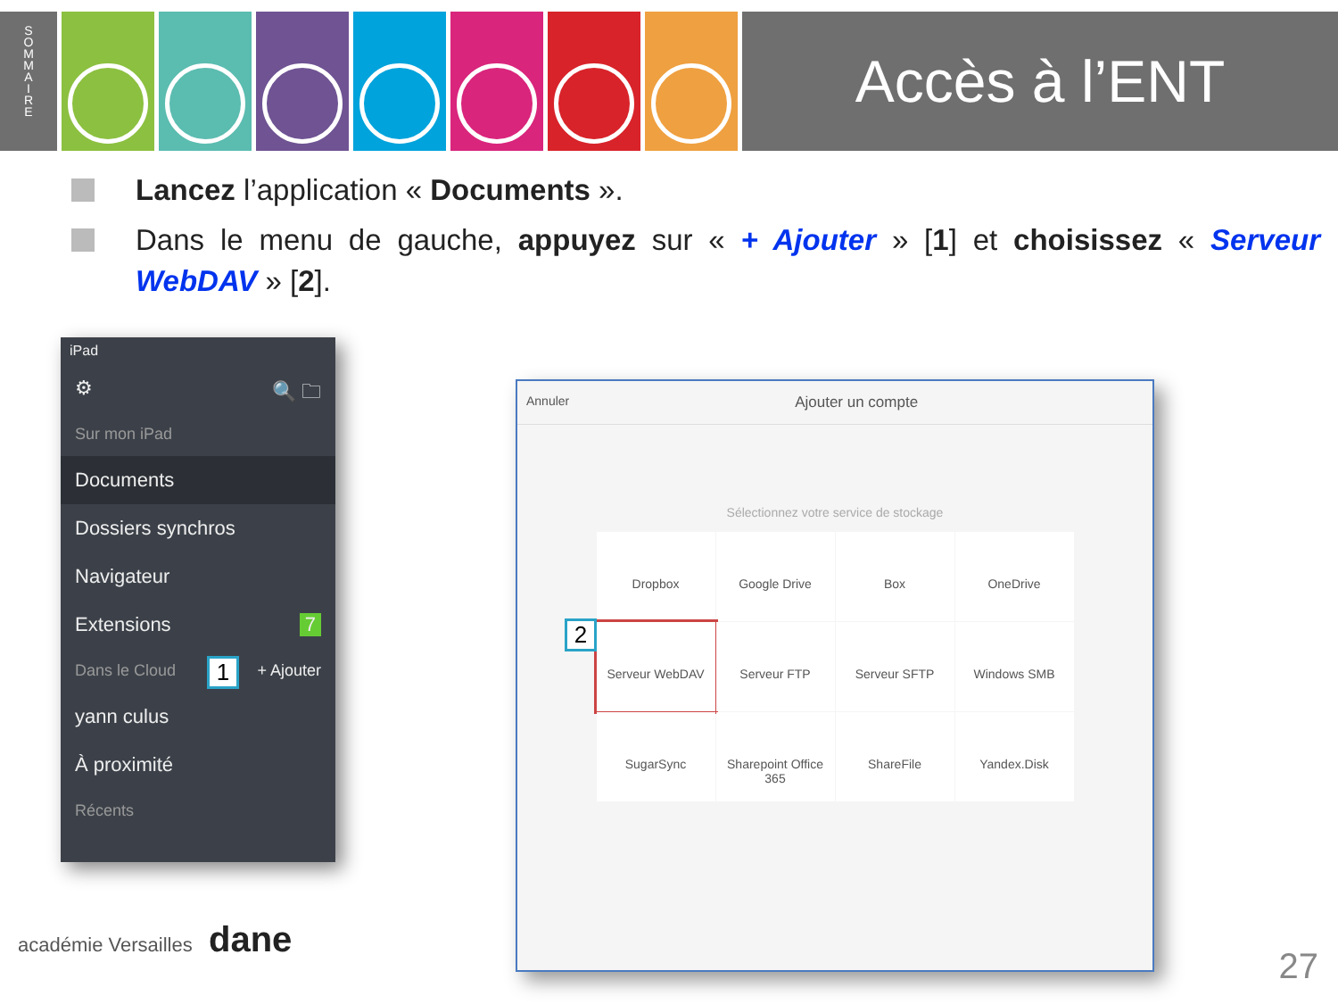S
O
M
M
A
I
R
E
Accès à l’ENT
Lancez l’application « Documents ».
Dans le menu de gauche, appuyez sur « + Ajouter » [1] et choisissez « Serveur WebDAV » [2].
iPad
⚙ 🔍 🗀
Sur mon iPad
Documents
Dossiers synchros
Navigateur
Extensions 7
Dans le Cloud + Ajouter
yann culus
À proximité
Récents
1
Annuler Ajouter un compte
Sélectionnez votre service de stockage
Dropbox
Google Drive
Box
OneDrive
Serveur WebDAV
Serveur FTP
Serveur SFTP
Windows SMB
SugarSync
Sharepoint Office 365
ShareFile
Yandex.Disk
2
académie Versailles dane
27